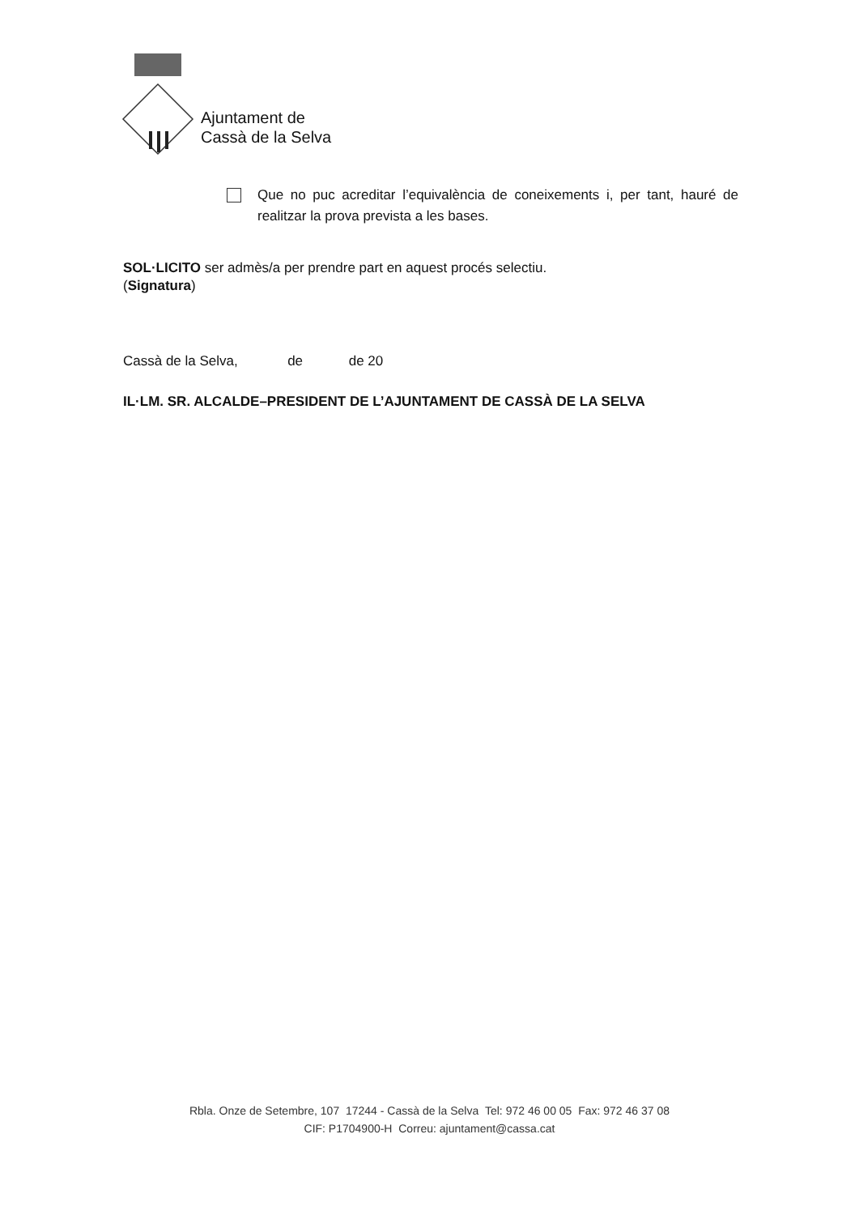Ajuntament de
Cassà de la Selva
Que no puc acreditar l’equivalència de coneixements i, per tant, hauré de realitzar la prova prevista a les bases.
SOL·LICITO ser admès/a per prendre part en aquest procés selectiu.
(Signatura)
Cassà de la Selva, de de 20
IL·LM. SR. ALCALDE–PRESIDENT DE L’AJUNTAMENT DE CASSÀ DE LA SELVA
Rbla. Onze de Setembre, 107 17244 - Cassà de la Selva Tel: 972 46 00 05 Fax: 972 46 37 08
CIF: P1704900-H Correu: ajuntament@cassa.cat